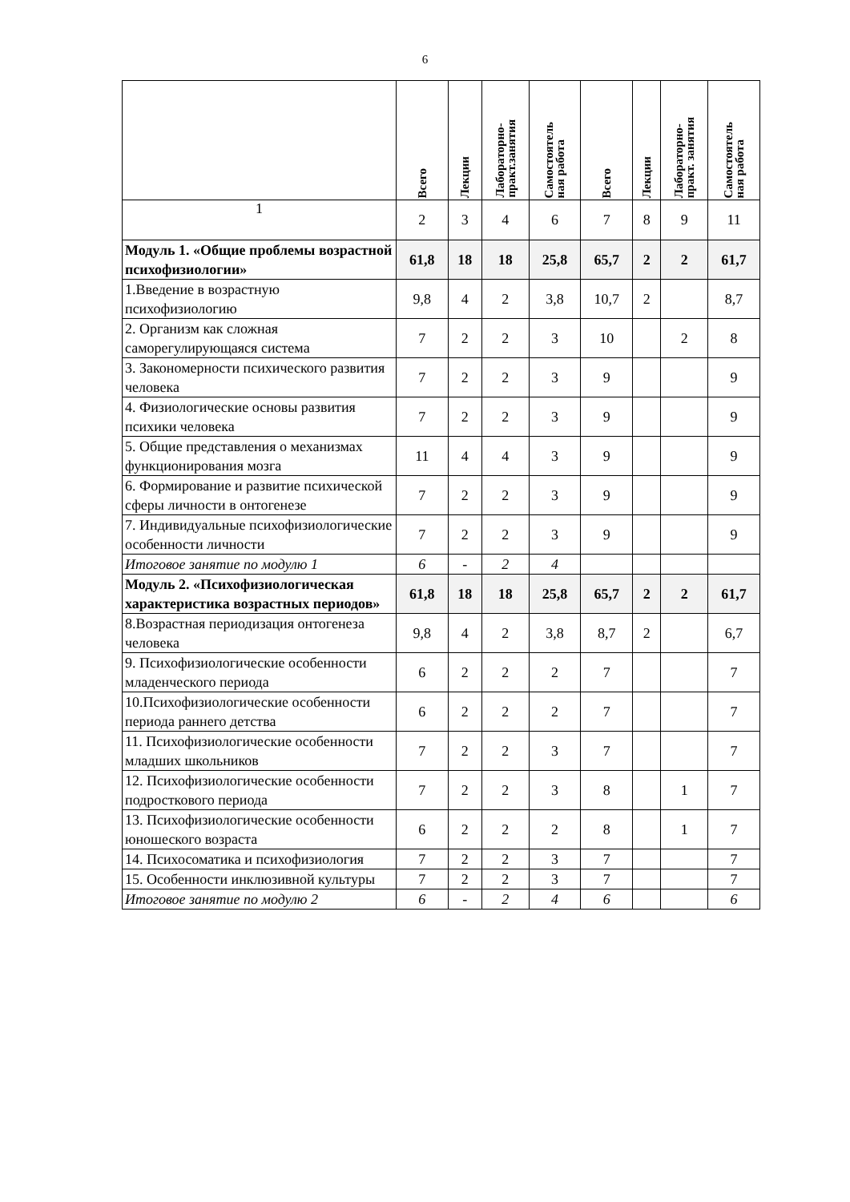6
| | Всего | Лекции | Лабораторно- практ.занятия | Самостоятель ная работа | Всего | Лекции | Лабораторно- практ. занятия | Самостоятель ная работа |
| --- | --- | --- | --- | --- | --- | --- | --- | --- |
| 1 | 2 | 3 | 4 | 6 | 7 | 8 | 9 | 11 |
| Модуль 1. «Общие проблемы возрастной психофизиологии» | 61,8 | 18 | 18 | 25,8 | 65,7 | 2 | 2 | 61,7 |
| 1.Введение в возрастную психофизиологию | 9,8 | 4 | 2 | 3,8 | 10,7 | 2 | | 8,7 |
| 2. Организм как сложная саморегулирующаяся система | 7 | 2 | 2 | 3 | 10 | | 2 | 8 |
| 3. Закономерности психического развития человека | 7 | 2 | 2 | 3 | 9 | | | 9 |
| 4. Физиологические основы развития психики человека | 7 | 2 | 2 | 3 | 9 | | | 9 |
| 5. Общие представления о механизмах функционирования мозга | 11 | 4 | 4 | 3 | 9 | | | 9 |
| 6. Формирование и развитие психической сферы личности в онтогенезе | 7 | 2 | 2 | 3 | 9 | | | 9 |
| 7. Индивидуальные психофизиологические особенности личности | 7 | 2 | 2 | 3 | 9 | | | 9 |
| Итоговое занятие по модулю 1 | 6 | - | 2 | 4 | | | | |
| Модуль 2. «Психофизиологическая характеристика возрастных периодов» | 61,8 | 18 | 18 | 25,8 | 65,7 | 2 | 2 | 61,7 |
| 8.Возрастная периодизация онтогенеза человека | 9,8 | 4 | 2 | 3,8 | 8,7 | 2 | | 6,7 |
| 9. Психофизиологические особенности младенческого периода | 6 | 2 | 2 | 2 | 7 | | | 7 |
| 10.Психофизиологические особенности периода раннего детства | 6 | 2 | 2 | 2 | 7 | | | 7 |
| 11. Психофизиологические особенности младших школьников | 7 | 2 | 2 | 3 | 7 | | | 7 |
| 12. Психофизиологические особенности подросткового периода | 7 | 2 | 2 | 3 | 8 | | 1 | 7 |
| 13. Психофизиологические особенности юношеского возраста | 6 | 2 | 2 | 2 | 8 | | 1 | 7 |
| 14. Психосоматика и психофизиология | 7 | 2 | 2 | 3 | 7 | | | 7 |
| 15. Особенности инклюзивной культуры | 7 | 2 | 2 | 3 | 7 | | | 7 |
| Итоговое занятие по модулю 2 | 6 | - | 2 | 4 | 6 | | | 6 |